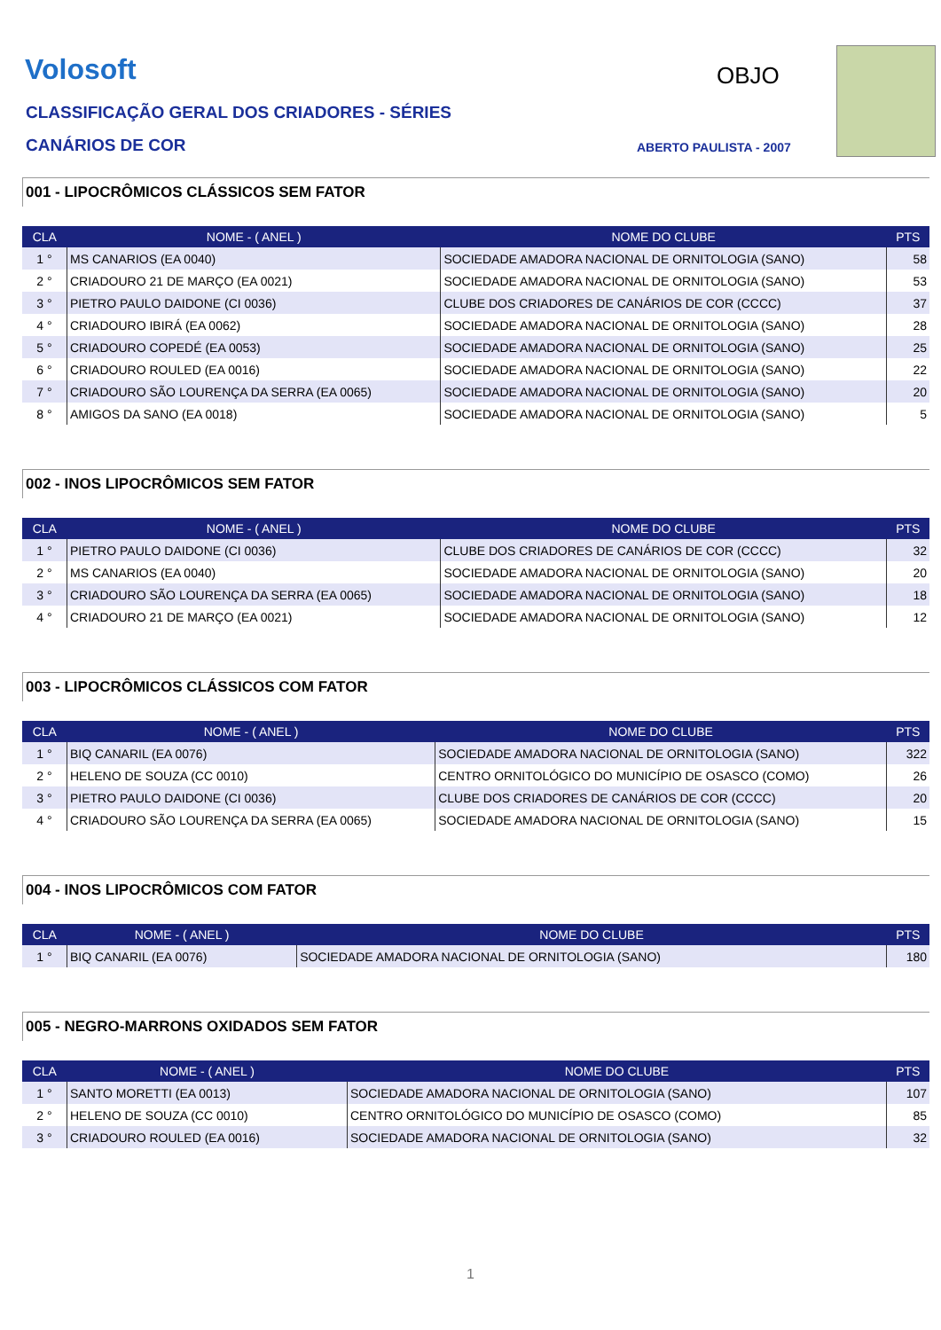Volosoft OBJO
CLASSIFICAÇÃO GERAL DOS CRIADORES - SÉRIES
CANÁRIOS DE COR ABERTO PAULISTA - 2007
001 - LIPOCRÔMICOS CLÁSSICOS SEM FATOR
| CLA | NOME - ( ANEL ) | NOME DO CLUBE | PTS |
| --- | --- | --- | --- |
| 1 ° | MS CANARIOS (EA 0040) | SOCIEDADE AMADORA NACIONAL DE ORNITOLOGIA (SANO) | 58 |
| 2 ° | CRIADOURO 21 DE MARÇO (EA 0021) | SOCIEDADE AMADORA NACIONAL DE ORNITOLOGIA (SANO) | 53 |
| 3 ° | PIETRO PAULO DAIDONE (CI 0036) | CLUBE DOS CRIADORES DE CANÁRIOS DE COR (CCCC) | 37 |
| 4 ° | CRIADOURO IBIRÁ (EA 0062) | SOCIEDADE AMADORA NACIONAL DE ORNITOLOGIA (SANO) | 28 |
| 5 ° | CRIADOURO COPEDÉ (EA 0053) | SOCIEDADE AMADORA NACIONAL DE ORNITOLOGIA (SANO) | 25 |
| 6 ° | CRIADOURO ROULED (EA 0016) | SOCIEDADE AMADORA NACIONAL DE ORNITOLOGIA (SANO) | 22 |
| 7 ° | CRIADOURO SÃO LOURENÇA DA SERRA (EA 0065) | SOCIEDADE AMADORA NACIONAL DE ORNITOLOGIA (SANO) | 20 |
| 8 ° | AMIGOS DA SANO (EA 0018) | SOCIEDADE AMADORA NACIONAL DE ORNITOLOGIA (SANO) | 5 |
002 - INOS LIPOCRÔMICOS SEM FATOR
| CLA | NOME - ( ANEL ) | NOME DO CLUBE | PTS |
| --- | --- | --- | --- |
| 1 ° | PIETRO PAULO DAIDONE (CI 0036) | CLUBE DOS CRIADORES DE CANÁRIOS DE COR (CCCC) | 32 |
| 2 ° | MS CANARIOS (EA 0040) | SOCIEDADE AMADORA NACIONAL DE ORNITOLOGIA (SANO) | 20 |
| 3 ° | CRIADOURO SÃO LOURENÇA DA SERRA (EA 0065) | SOCIEDADE AMADORA NACIONAL DE ORNITOLOGIA (SANO) | 18 |
| 4 ° | CRIADOURO 21 DE MARÇO (EA 0021) | SOCIEDADE AMADORA NACIONAL DE ORNITOLOGIA (SANO) | 12 |
003 - LIPOCRÔMICOS CLÁSSICOS COM FATOR
| CLA | NOME - ( ANEL ) | NOME DO CLUBE | PTS |
| --- | --- | --- | --- |
| 1 ° | BIQ CANARIL (EA 0076) | SOCIEDADE AMADORA NACIONAL DE ORNITOLOGIA (SANO) | 322 |
| 2 ° | HELENO DE SOUZA (CC 0010) | CENTRO ORNITOLÓGICO DO MUNICÍPIO DE OSASCO (COMO) | 26 |
| 3 ° | PIETRO PAULO DAIDONE (CI 0036) | CLUBE DOS CRIADORES DE CANÁRIOS DE COR (CCCC) | 20 |
| 4 ° | CRIADOURO SÃO LOURENÇA DA SERRA (EA 0065) | SOCIEDADE AMADORA NACIONAL DE ORNITOLOGIA (SANO) | 15 |
004 - INOS LIPOCRÔMICOS COM FATOR
| CLA | NOME - ( ANEL ) | NOME DO CLUBE | PTS |
| --- | --- | --- | --- |
| 1 ° | BIQ CANARIL (EA 0076) | SOCIEDADE AMADORA NACIONAL DE ORNITOLOGIA (SANO) | 180 |
005 - NEGRO-MARRONS OXIDADOS SEM FATOR
| CLA | NOME - ( ANEL ) | NOME DO CLUBE | PTS |
| --- | --- | --- | --- |
| 1 ° | SANTO MORETTI (EA 0013) | SOCIEDADE AMADORA NACIONAL DE ORNITOLOGIA (SANO) | 107 |
| 2 ° | HELENO DE SOUZA (CC 0010) | CENTRO ORNITOLÓGICO DO MUNICÍPIO DE OSASCO (COMO) | 85 |
| 3 ° | CRIADOURO ROULED (EA 0016) | SOCIEDADE AMADORA NACIONAL DE ORNITOLOGIA (SANO) | 32 |
1